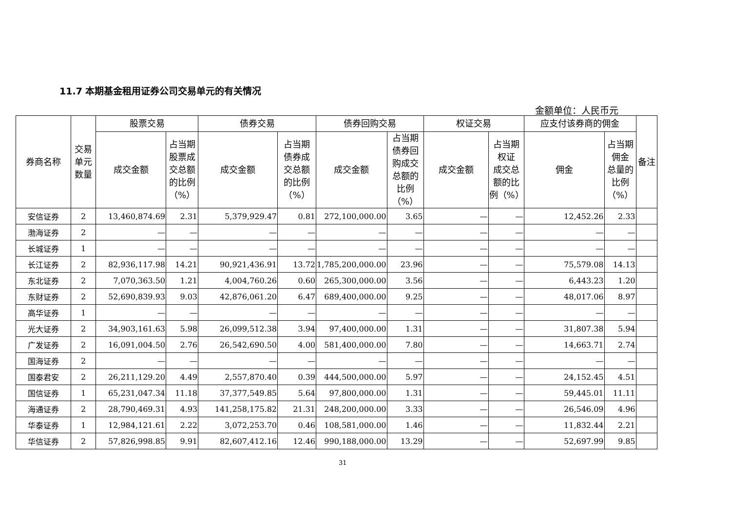11.7 本期基金租用证券公司交易单元的有关情况
金额单位：人民币元
| 券商名称 | 交易 单元 数量 | 股票交易 | | 债券交易 | | 债券回购交易 | | 权证交易 | | 应支付该券商的佣金 | | 备注 |
| --- | --- | --- | --- | --- | --- | --- | --- | --- | --- | --- | --- | --- |
| | | 成交金额 | 占当期 股票成 交总额 的比例 （%） | 成交金额 | 占当期 债券成 交总额 的比例 （%） | 成交金额 | 占当期 债券回 购成交 总额的 比例（%） | 成交金额 | 占当期 权证 成交总 额的比 例（%） | 佣金 | 占当期 佣金 总量的 比例 （%） | |
| 安信证券 | 2 | 13,460,874.69 | 2.31 | 5,379,929.47 | 0.81 | 272,100,000.00 | 3.65 | — | — | 12,452.26 | 2.33 | |
| 渤海证券 | 2 | — | — | — | — | — | — | — | — | — | — | |
| 长城证券 | 1 | — | — | — | — | — | — | — | — | — | — | |
| 长江证券 | 2 | 82,936,117.98 | 14.21 | 90,921,436.91 | 13.72 | 1,785,200,000.00 | 23.96 | — | — | 75,579.08 | 14.13 | |
| 东北证券 | 2 | 7,070,363.50 | 1.21 | 4,004,760.26 | 0.60 | 265,300,000.00 | 3.56 | — | — | 6,443.23 | 1.20 | |
| 东财证券 | 2 | 52,690,839.93 | 9.03 | 42,876,061.20 | 6.47 | 689,400,000.00 | 9.25 | — | — | 48,017.06 | 8.97 | |
| 高华证券 | 1 | — | — | — | — | — | — | — | — | — | — | |
| 光大证券 | 2 | 34,903,161.63 | 5.98 | 26,099,512.38 | 3.94 | 97,400,000.00 | 1.31 | — | — | 31,807.38 | 5.94 | |
| 广发证券 | 2 | 16,091,004.50 | 2.76 | 26,542,690.50 | 4.00 | 581,400,000.00 | 7.80 | — | — | 14,663.71 | 2.74 | |
| 国海证券 | 2 | — | — | — | — | — | — | — | — | — | — | |
| 国泰君安 | 2 | 26,211,129.20 | 4.49 | 2,557,870.40 | 0.39 | 444,500,000.00 | 5.97 | — | — | 24,152.45 | 4.51 | |
| 国信证券 | 1 | 65,231,047.34 | 11.18 | 37,377,549.85 | 5.64 | 97,800,000.00 | 1.31 | — | — | 59,445.01 | 11.11 | |
| 海通证券 | 2 | 28,790,469.31 | 4.93 | 141,258,175.82 | 21.31 | 248,200,000.00 | 3.33 | — | — | 26,546.09 | 4.96 | |
| 华泰证券 | 1 | 12,984,121.61 | 2.22 | 3,072,253.70 | 0.46 | 108,581,000.00 | 1.46 | — | — | 11,832.44 | 2.21 | |
| 华信证券 | 2 | 57,826,998.85 | 9.91 | 82,607,412.16 | 12.46 | 990,188,000.00 | 13.29 | — | — | 52,697.99 | 9.85 | |
31